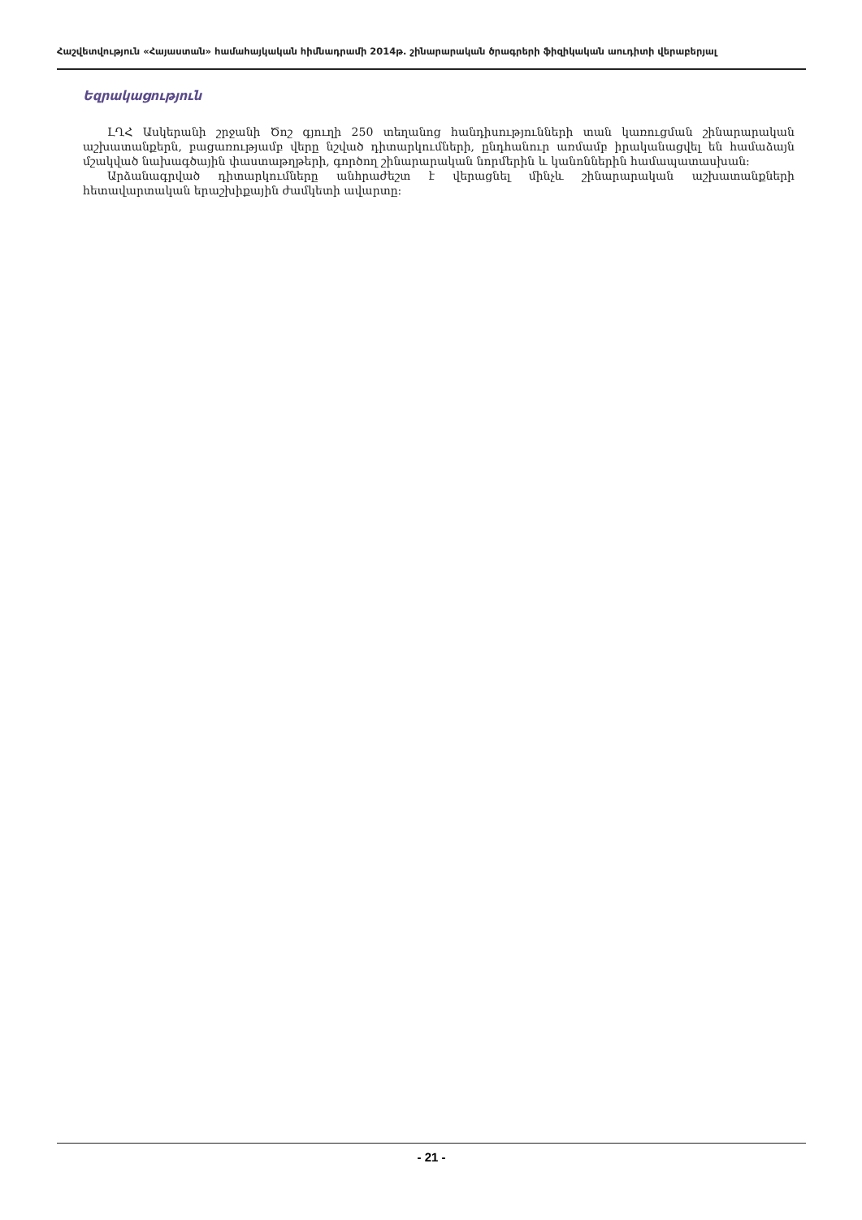Հաշվետվություն «Հայաստան» համահայկական հիմնադրամի 2014թ. շինարարական ծրագրերի ֆիզիկական աուդիտի վերաբերյալ
Եզրակացություն
ԼՂՀ Ասկերանի շրջանի Ծոշ գյուղի 250 տեղանոց հանդիսությունների տան կառուցման շինարարական աշխատանքերն, բացառությամբ վերը նշված դիտարկումների, ընդհանուր առմամբ իրականացվել են համաձայն մշակված նախագծային փաստաթղթերի, գործող շինարարական նորմերին և կանոններին համապատասխան:
Արձանագրված դիտարկումները անհրաժեշտ է վերացնել մինչև շինարարական աշխատանքների հետավարտական երաշխիքային ժամկետի ավարտը:
- 21 -